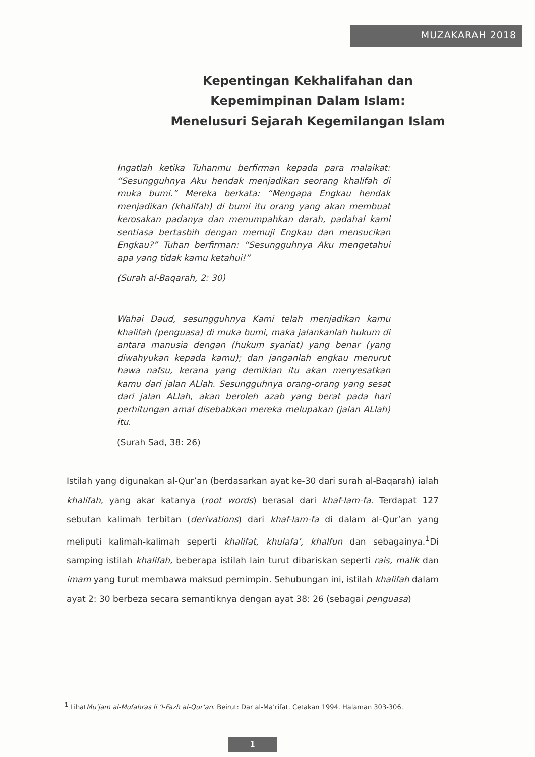MUZAKARAH 2018
Kepentingan Kekhalifahan dan
Kepemimpinan Dalam Islam:
Menelusuri Sejarah Kegemilangan Islam
Ingatlah ketika Tuhanmu berfirman kepada para malaikat: “Sesungguhnya Aku hendak menjadikan seorang khalifah di muka bumi.” Mereka berkata: “Mengapa Engkau hendak menjadikan (khalifah) di bumi itu orang yang akan membuat kerosakan padanya dan menumpahkan darah, padahal kami sentiasa bertasbih dengan memuji Engkau dan mensucikan Engkau?” Tuhan berfirman: “Sesungguhnya Aku mengetahui apa yang tidak kamu ketahui!”
(Surah al-Baqarah, 2: 30)
Wahai Daud, sesungguhnya Kami telah menjadikan kamu khalifah (penguasa) di muka bumi, maka jalankanlah hukum di antara manusia dengan (hukum syariat) yang benar (yang diwahyukan kepada kamu); dan janganlah engkau menurut hawa nafsu, kerana yang demikian itu akan menyesatkan kamu dari jalan ALlah. Sesungguhnya orang-orang yang sesat dari jalan ALlah, akan beroleh azab yang berat pada hari perhitungan amal disebabkan mereka melupakan (jalan ALlah) itu.
(Surah Sad, 38: 26)
Istilah yang digunakan al-Qur’an (berdasarkan ayat ke-30 dari surah al-Baqarah) ialah khalifah, yang akar katanya (root words) berasal dari khaf-lam-fa. Terdapat 127 sebutan kalimah terbitan (derivations) dari khaf-lam-fa di dalam al-Qur’an yang meliputi kalimah-kalimah seperti khalifat, khulafa’, khalfun dan sebagainya.<sup>1</sup>Di samping istilah khalifah, beberapa istilah lain turut dibariskan seperti rais, malik dan imam yang turut membawa maksud pemimpin. Sehubungan ini, istilah khalifah dalam ayat 2: 30 berbeza secara semantiknya dengan ayat 38: 26 (sebagai penguasa)
<sup>1</sup> LihatMu’jam al-Mufahras li ‘l-Fazh al-Qur’an. Beirut: Dar al-Ma’rifat. Cetakan 1994. Halaman 303-306.
1